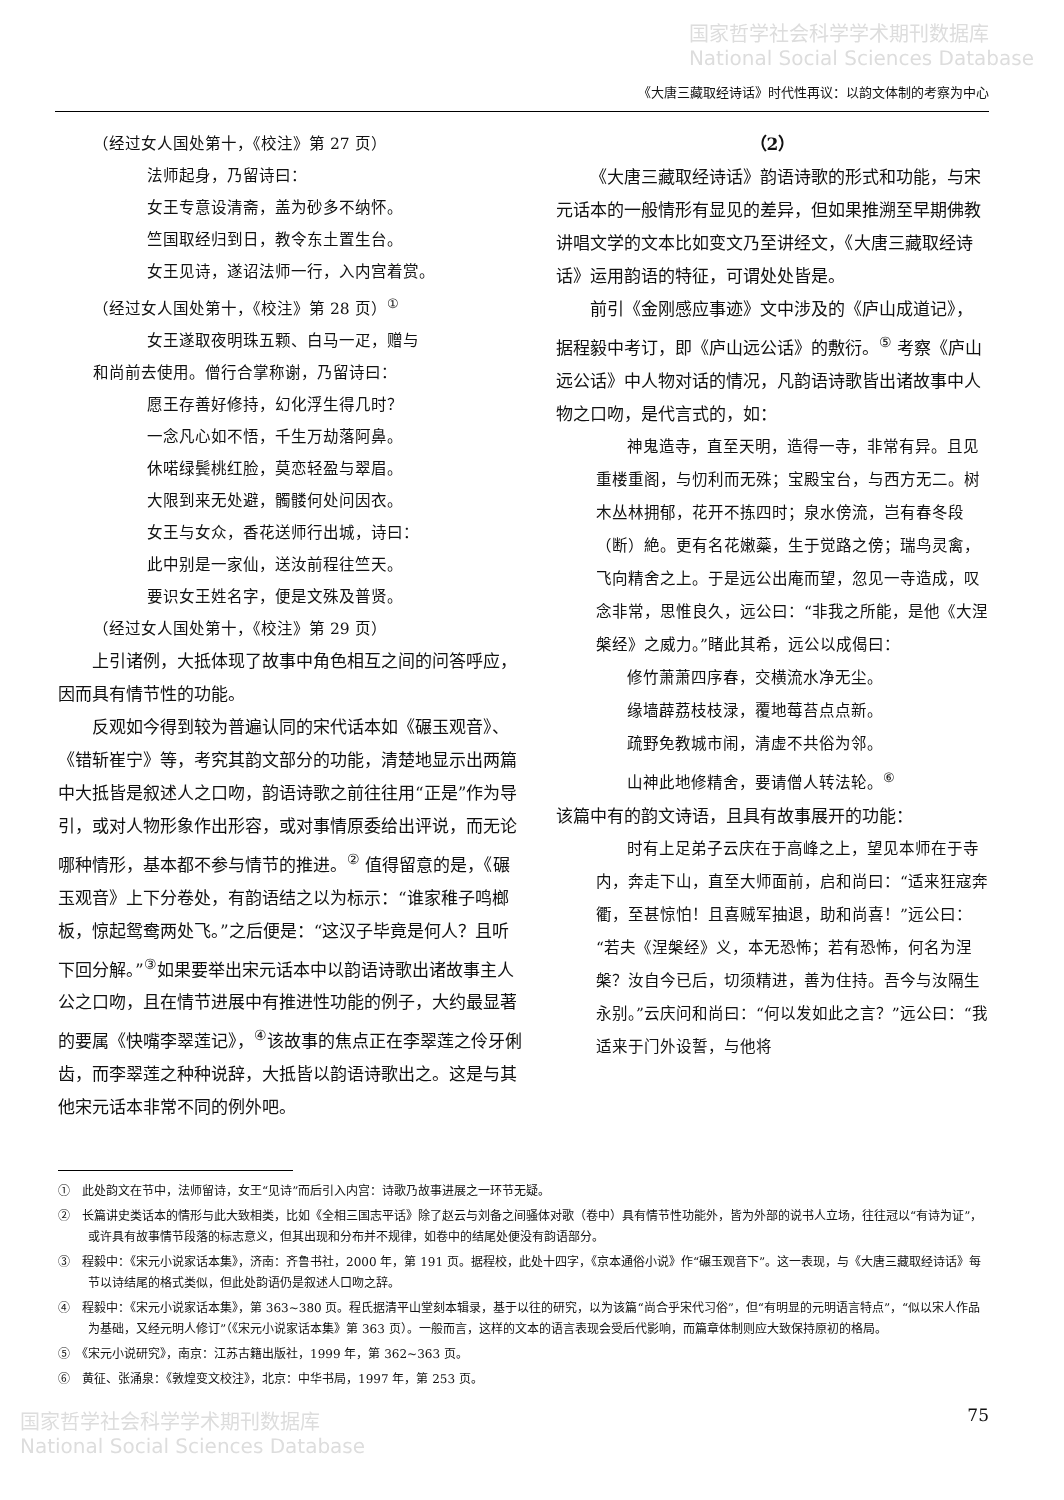国家哲学社会科学学术期刊数据库
National Social Sciences Database
《大唐三藏取经诗话》时代性再议：以韵文体制的考察为中心
（经过女人国处第十，《校注》第 27 页）
法师起身，乃留诗曰：
女王专意设清斋，盖为砂多不纳怀。
竺国取经归到日，教令东土置生台。
女王见诗，遂诏法师一行，入内宫着赏。
（经过女人国处第十，《校注》第 28 页）<sup>①</sup>
女王遂取夜明珠五颗、白马一疋，赠与
和尚前去使用。僧行合掌称谢，乃留诗曰：
愿王存善好修持，幻化浮生得几时？
一念凡心如不悟，千生万劫落阿鼻。
休喏绿鬓桃红脸，莫恋轻盈与翠眉。
大限到来无处避，髑髅何处问因衣。
女王与女众，香花送师行出城，诗曰：
此中别是一家仙，送汝前程往竺天。
要识女王姓名字，便是文殊及普贤。
（经过女人国处第十，《校注》第 29 页）
上引诸例，大抵体现了故事中角色相互之间的问答呼应，因而具有情节性的功能。
反观如今得到较为普遍认同的宋代话本如《碾玉观音》、《错斩崔宁》等，考究其韵文部分的功能，清楚地显示出两篇中大抵皆是叙述人之口吻，韵语诗歌之前往往用“正是”作为导引，或对人物形象作出形容，或对事情原委给出评说，而无论哪种情形，基本都不参与情节的推进。<sup>②</sup> 值得留意的是，《碾玉观音》上下分卷处，有韵语结之以为标示：“谁家稚子鸣榔板，惊起鸳鸯两处飞。”之后便是：“这汉子毕竟是何人？且听下回分解。”<sup>③</sup>如果要举出宋元话本中以韵语诗歌出诸故事主人公之口吻，且在情节进展中有推进性功能的例子，大约最显著的要属《快嘴李翠莲记》，<sup>④</sup>该故事的焦点正在李翠莲之伶牙俐齿，而李翠莲之种种说辞，大抵皆以韵语诗歌出之。这是与其他宋元话本非常不同的例外吧。
（2）
《大唐三藏取经诗话》韵语诗歌的形式和功能，与宋元话本的一般情形有显见的差异，但如果推溯至早期佛教讲唱文学的文本比如变文乃至讲经文，《大唐三藏取经诗话》运用韵语的特征，可谓处处皆是。
前引《金刚感应事迹》文中涉及的《庐山成道记》，据程毅中考订，即《庐山远公话》的敷衍。<sup>⑤</sup> 考察《庐山远公话》中人物对话的情况，凡韵语诗歌皆出诸故事中人物之口吻，是代言式的，如：
神鬼造寺，直至天明，造得一寺，非常有异。且见重楼重阁，与忉利而无殊；宝殿宝台，与西方无二。树木丛林拥郁，花开不拣四时；泉水傍流，岂有春冬段（断）絶。更有名花嫩蘂，生于觉路之傍；瑞鸟灵禽，飞向精舍之上。于是远公出庵而望，忽见一寺造成，叹念非常，思惟良久，远公曰：“非我之所能，是他《大涅槃经》之威力。”睹此其希，远公以成偈曰：
修竹萧萧四序春，交横流水净无尘。
缘墙薜荔枝枝渌，覆地莓苔点点新。
疏野免教城市闹，清虚不共俗为邻。
山神此地修精舍，要请僧人转法轮。<sup>⑥</sup>
该篇中有的韵文诗语，且具有故事展开的功能：
时有上足弟子云庆在于高峰之上，望见本师在于寺内，奔走下山，直至大师面前，启和尚曰：“适来狂寇奔衢，至甚惊怕！且喜贼军抽退，助和尚喜！”远公曰：“若夫《涅槃经》义，本无恐怖；若有恐怖，何名为涅槃？汝自今已后，切须精进，善为住持。吾今与汝隔生永别。”云庆问和尚曰：“何以发如此之言？”远公曰：“我适来于门外设誓，与他将
①　此处韵文在节中，法师留诗，女王“见诗”而后引入内宫：诗歌乃故事进展之一环节无疑。
②　长篇讲史类话本的情形与此大致相类，比如《全相三国志平话》除了赵云与刘备之间骚体对歌（卷中）具有情节性功能外，皆为外部的说书人立场，往往冠以“有诗为证”，或许具有故事情节段落的标志意义，但其出现和分布并不规律，如卷中的结尾处便没有韵语部分。
③　程毅中：《宋元小说家话本集》，济南：齐鲁书社，2000 年，第 191 页。据程校，此处十四字，《京本通俗小说》作“碾玉观音下”。这一表现，与《大唐三藏取经诗话》每节以诗结尾的格式类似，但此处韵语仍是叙述人口吻之辞。
④　程毅中：《宋元小说家话本集》，第 363~380 页。程氏据清平山堂刻本辑录，基于以往的研究，以为该篇“尚合乎宋代习俗”，但“有明显的元明语言特点”，“似以宋人作品为基础，又经元明人修订”（《宋元小说家话本集》第 363 页）。一般而言，这样的文本的语言表现会受后代影响，而篇章体制则应大致保持原初的格局。
⑤　《宋元小说研究》，南京：江苏古籍出版社，1999 年，第 362~363 页。
⑥　黄征、张涌泉：《敦煌变文校注》，北京：中华书局，1997 年，第 253 页。
国家哲学社会科学学术期刊数据库
National Social Sciences Database
75